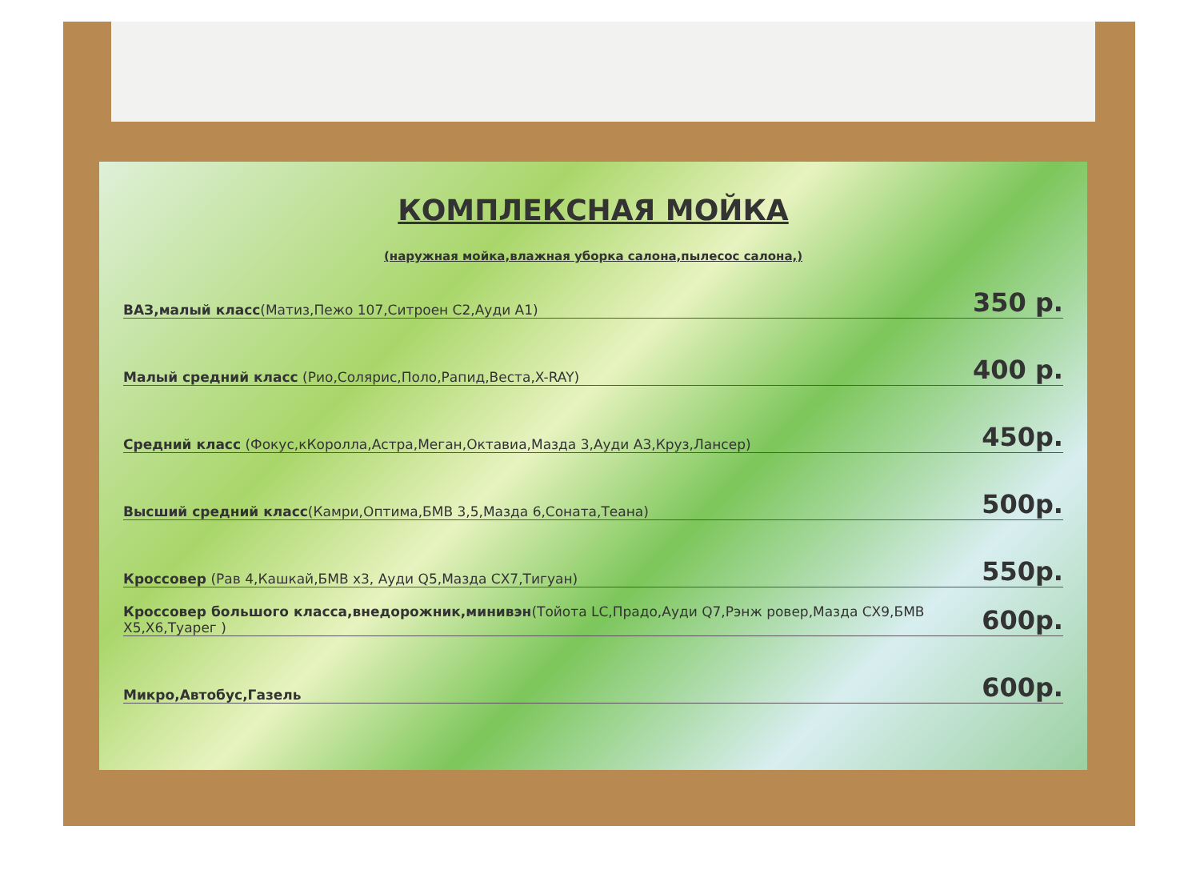КОМПЛЕКСНАЯ МОЙКА
(наружная мойка,влажная уборка салона,пылесос салона,)
ВАЗ,малый класс(Матиз,Пежо 107,Ситроен С2,Ауди А1) 350 р.
Малый средний класс (Рио,Солярис,Поло,Рапид,Веста,X-RAY) 400 р.
Средний класс (Фокус,кКоролла,Астра,Меган,Октавиа,Мазда 3,Ауди А3,Круз,Лансер) 450р.
Высший средний класс(Камри,Оптима,БМВ 3,5,Мазда 6,Соната,Теана) 500р.
Кроссовер (Рав 4,Кашкай,БМВ х3, Ауди Q5,Мазда СХ7,Тигуан) 550р.
Кроссовер большого класса,внедорожник,минивэн(Тойота LC,Прадо,Ауди Q7,Рэнж ровер,Мазда СХ9,БМВ Х5,Х6,Туарег ) 600р.
Микро,Автобус,Газель 600р.